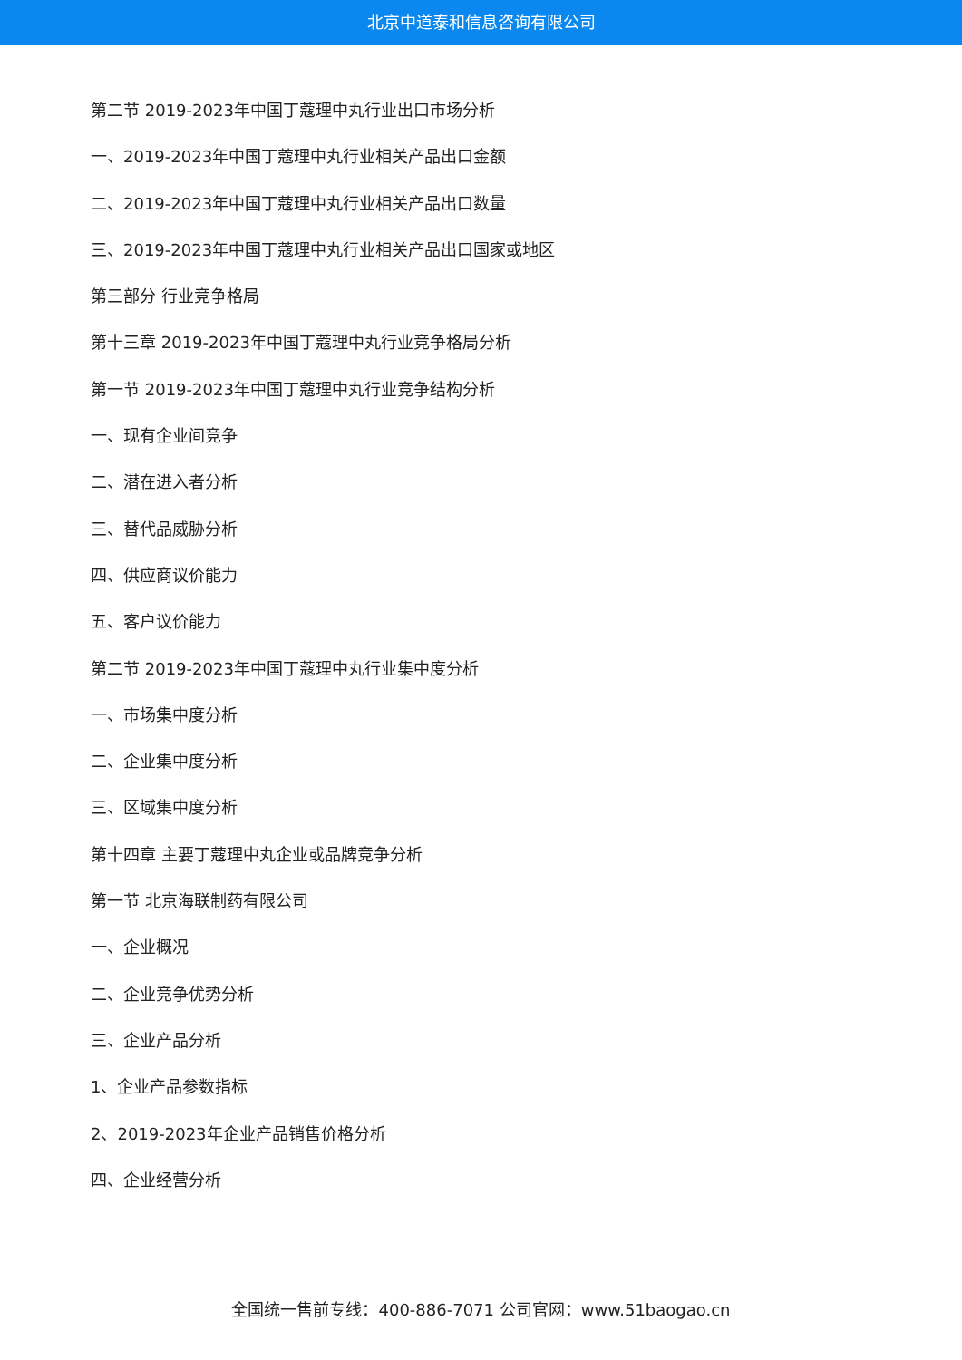北京中道泰和信息咨询有限公司
第二节 2019-2023年中国丁蔻理中丸行业出口市场分析
一、2019-2023年中国丁蔻理中丸行业相关产品出口金额
二、2019-2023年中国丁蔻理中丸行业相关产品出口数量
三、2019-2023年中国丁蔻理中丸行业相关产品出口国家或地区
第三部分 行业竞争格局
第十三章 2019-2023年中国丁蔻理中丸行业竞争格局分析
第一节 2019-2023年中国丁蔻理中丸行业竞争结构分析
一、现有企业间竞争
二、潜在进入者分析
三、替代品威胁分析
四、供应商议价能力
五、客户议价能力
第二节 2019-2023年中国丁蔻理中丸行业集中度分析
一、市场集中度分析
二、企业集中度分析
三、区域集中度分析
第十四章 主要丁蔻理中丸企业或品牌竞争分析
第一节 北京海联制药有限公司
一、企业概况
二、企业竞争优势分析
三、企业产品分析
1、企业产品参数指标
2、2019-2023年企业产品销售价格分析
四、企业经营分析
全国统一售前专线：400-886-7071 公司官网：www.51baogao.cn